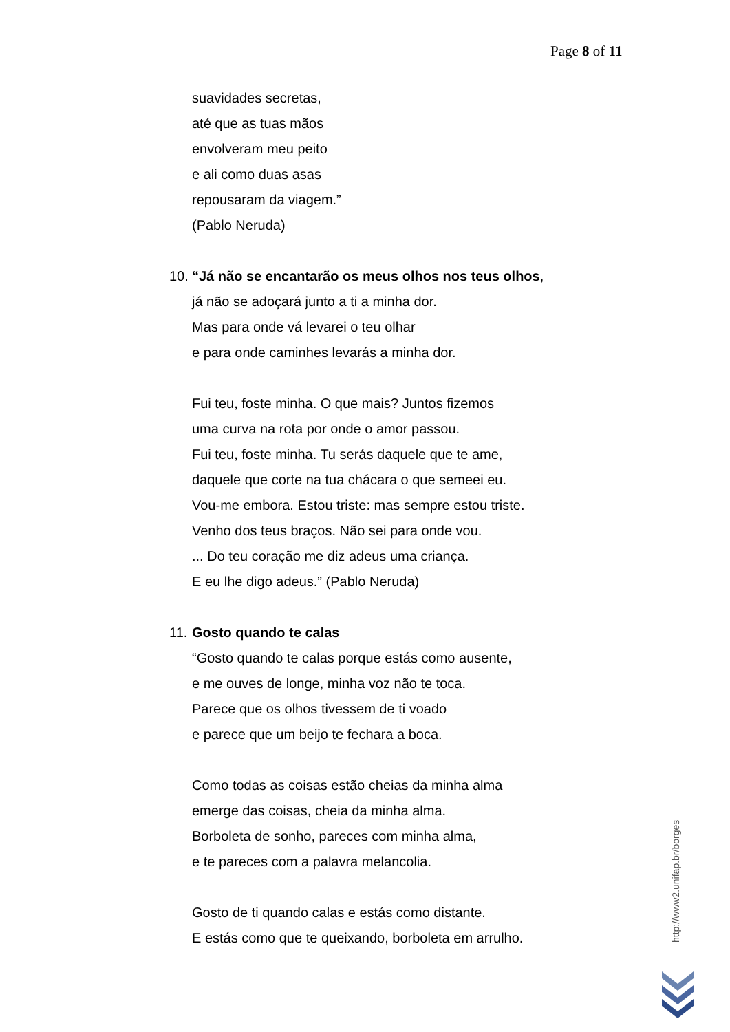Page 8 of 11
suavidades secretas,
até que as tuas mãos
envolveram meu peito
e ali como duas asas
repousaram da viagem.”
(Pablo Neruda)
10. “Já não se encantarão os meus olhos nos teus olhos,
já não se adoçará junto a ti a minha dor.
Mas para onde vá levarei o teu olhar
e para onde caminhes levarás a minha dor.
Fui teu, foste minha. O que mais? Juntos fizemos
uma curva na rota por onde o amor passou.
Fui teu, foste minha. Tu serás daquele que te ame,
daquele que corte na tua chácara o que semeei eu.
Vou-me embora. Estou triste: mas sempre estou triste.
Venho dos teus braços. Não sei para onde vou.
... Do teu coração me diz adeus uma criança.
E eu lhe digo adeus.” (Pablo Neruda)
11. Gosto quando te calas
“Gosto quando te calas porque estás como ausente,
e me ouves de longe, minha voz não te toca.
Parece que os olhos tivessem de ti voado
e parece que um beijo te fechara a boca.
Como todas as coisas estão cheias da minha alma
emerge das coisas, cheia da minha alma.
Borboleta de sonho, pareces com minha alma,
e te pareces com a palavra melancolia.
Gosto de ti quando calas e estás como distante.
E estás como que te queixando, borboleta em arrulho.
http://www2.unifap.br/borges